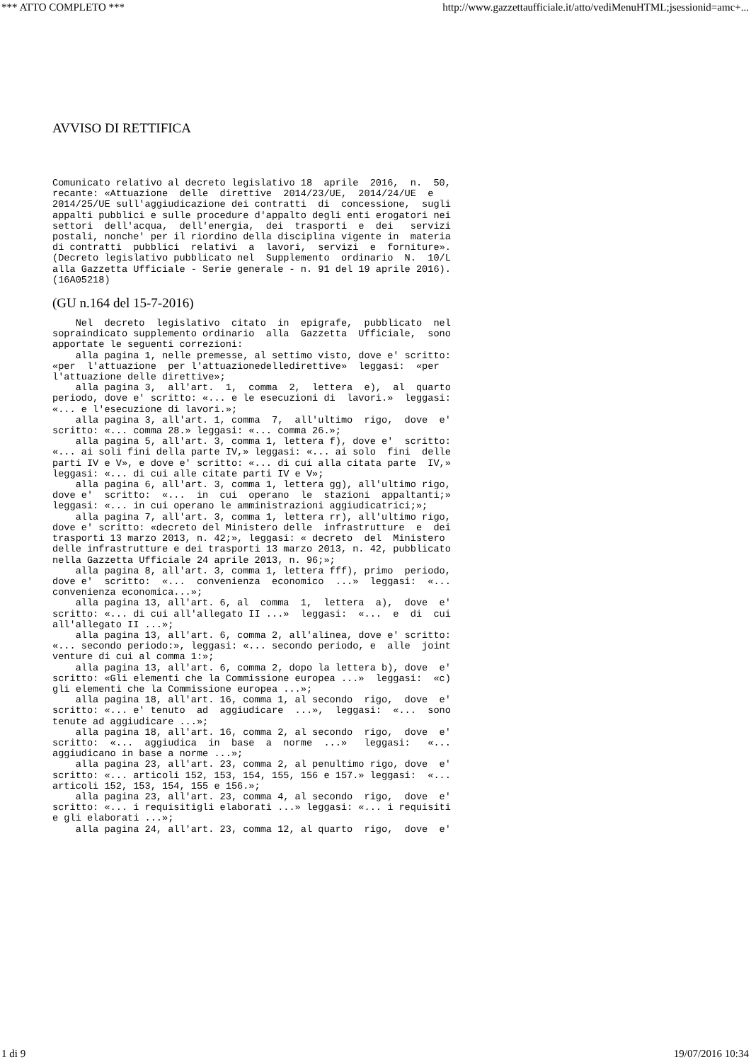*** ATTO COMPLETO *** http://www.gazzettaufficiale.it/atto/vediMenuHTML;jsessionid=amc+...
AVVISO DI RETTIFICA
Comunicato relativo al decreto legislativo 18  aprile  2016,  n.  50,
recante: «Attuazione  delle  direttive  2014/23/UE,  2014/24/UE  e
2014/25/UE sull'aggiudicazione dei contratti  di  concessione,  sugli
appalti pubblici e sulle procedure d'appalto degli enti erogatori nei
settori  dell'acqua,  dell'energia,  dei  trasporti  e  dei   servizi
postali, nonche' per il riordino della disciplina vigente in  materia
di contratti  pubblici  relativi  a  lavori,  servizi  e  forniture».
(Decreto legislativo pubblicato nel  Supplemento  ordinario  N.  10/L
alla Gazzetta Ufficiale - Serie generale - n. 91 del 19 aprile 2016).
(16A05218)
(GU n.164 del 15-7-2016)
    Nel  decreto  legislativo  citato  in  epigrafe,  pubblicato  nel
sopraindicato supplemento ordinario  alla  Gazzetta  Ufficiale,  sono
apportate le seguenti correzioni:
    alla pagina 1, nelle premesse, al settimo visto, dove e' scritto:
«per  l'attuazione  per l'attuazionedelledirettive»  leggasi:  «per
l'attuazione delle direttive»;
    alla pagina 3,  all'art.  1,  comma  2,  lettera  e),  al  quarto
periodo, dove e' scritto: «... e le esecuzioni di  lavori.»  leggasi:
«... e l'esecuzione di lavori.»;
    alla pagina 3, all'art. 1, comma  7,  all'ultimo  rigo,  dove  e'
scritto: «... comma 28.» leggasi: «... comma 26.»;
    alla pagina 5, all'art. 3, comma 1, lettera f), dove e'  scritto:
«... ai soli fini della parte IV,» leggasi: «... ai solo  fini  delle
parti IV e V», e dove e' scritto: «... di cui alla citata parte  IV,»
leggasi: «... di cui alle citate parti IV e V»;
    alla pagina 6, all'art. 3, comma 1, lettera gg), all'ultimo rigo,
dove e'  scritto:  «...  in  cui  operano  le  stazioni  appaltanti;»
leggasi: «... in cui operano le amministrazioni aggiudicatrici;»;
    alla pagina 7, all'art. 3, comma 1, lettera rr), all'ultimo rigo,
dove e' scritto: «decreto del Ministero delle  infrastrutture  e  dei
trasporti 13 marzo 2013, n. 42;», leggasi: « decreto  del  Ministero
delle infrastrutture e dei trasporti 13 marzo 2013, n. 42, pubblicato
nella Gazzetta Ufficiale 24 aprile 2013, n. 96;»;
    alla pagina 8, all'art. 3, comma 1, lettera fff), primo  periodo,
dove e'  scritto:  «...  convenienza  economico  ...»  leggasi:  «...
convenienza economica...»;
    alla pagina 13, all'art. 6, al  comma  1,  lettera  a),  dove  e'
scritto: «... di cui all'allegato II ...»  leggasi:  «...  e  di  cui
all'allegato II ...»;
    alla pagina 13, all'art. 6, comma 2, all'alinea, dove e' scritto:
«... secondo periodo:», leggasi: «... secondo periodo, e  alle  joint
venture di cui al comma 1:»;
    alla pagina 13, all'art. 6, comma 2, dopo la lettera b), dove  e'
scritto: «Gli elementi che la Commissione europea ...»  leggasi:  «c)
gli elementi che la Commissione europea ...»;
    alla pagina 18, all'art. 16, comma 1, al secondo  rigo,  dove  e'
scritto: «... e' tenuto  ad  aggiudicare  ...»,  leggasi:  «...  sono
tenute ad aggiudicare ...»;
    alla pagina 18, all'art. 16, comma 2, al secondo  rigo,  dove  e'
scritto:  «...  aggiudica  in  base  a  norme  ...»   leggasi:   «...
aggiudicano in base a norme ...»;
    alla pagina 23, all'art. 23, comma 2, al penultimo rigo, dove  e'
scritto: «... articoli 152, 153, 154, 155, 156 e 157.» leggasi:  «...
articoli 152, 153, 154, 155 e 156.»;
    alla pagina 23, all'art. 23, comma 4, al secondo  rigo,  dove  e'
scritto: «... i requisitigli elaborati ...» leggasi: «... i requisiti
e gli elaborati ...»;
    alla pagina 24, all'art. 23, comma 12, al quarto  rigo,  dove  e'
1 di 9 19/07/2016 10:34